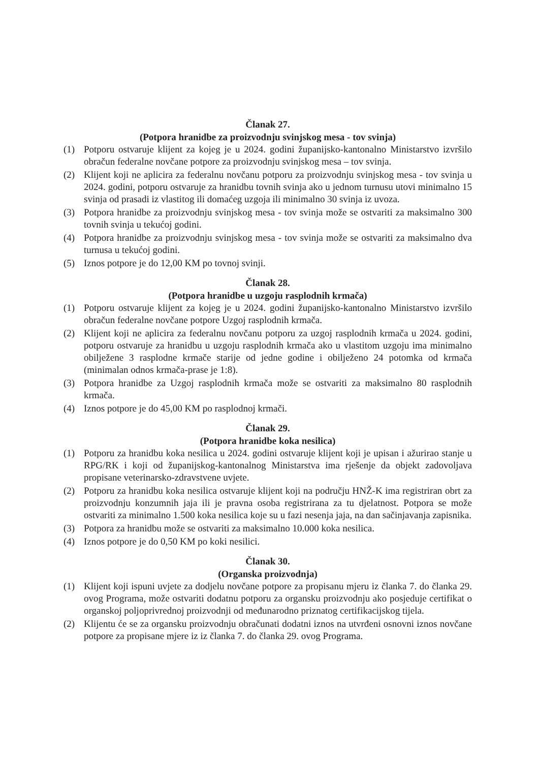Članak 27.
(Potpora hranidbe za proizvodnju svinjskog mesa - tov svinja)
(1) Potporu ostvaruje klijent za kojeg je u 2024. godini županijsko-kantonalno Ministarstvo izvršilo obračun federalne novčane potpore za proizvodnju svinjskog mesa – tov svinja.
(2) Klijent koji ne aplicira za federalnu novčanu potporu za proizvodnju svinjskog mesa - tov svinja u 2024. godini, potporu ostvaruje za hranidbu tovnih svinja ako u jednom turnusu utovi minimalno 15 svinja od prasadi iz vlastitog ili domaćeg uzgoja ili minimalno 30 svinja iz uvoza.
(3) Potpora hranidbe za proizvodnju svinjskog mesa - tov svinja može se ostvariti za maksimalno 300 tovnih svinja u tekućoj godini.
(4) Potpora hranidbe za proizvodnju svinjskog mesa - tov svinja može se ostvariti za maksimalno dva turnusa u tekućoj godini.
(5) Iznos potpore je do 12,00 KM po tovnoj svinji.
Članak 28.
(Potpora hranidbe u uzgoju rasplodnih krmača)
(1) Potporu ostvaruje klijent za kojeg je u 2024. godini županijsko-kantonalno Ministarstvo izvršilo obračun federalne novčane potpore Uzgoj rasplodnih krmača.
(2) Klijent koji ne aplicira za federalnu novčanu potporu za uzgoj rasplodnih krmača u 2024. godini, potporu ostvaruje za hranidbu u uzgoju rasplodnih krmača ako u vlastitom uzgoju ima minimalno obilježene 3 rasplodne krmače starije od jedne godine i obilježeno 24 potomka od krmača (minimalan odnos krmača-prase je 1:8).
(3) Potpora hranidbe za Uzgoj rasplodnih krmača može se ostvariti za maksimalno 80 rasplodnih krmača.
(4) Iznos potpore je do 45,00 KM po rasplodnoj krmači.
Članak 29.
(Potpora hranidbe koka nesilica)
(1) Potporu za hranidbu koka nesilica u 2024. godini ostvaruje klijent koji je upisan i ažurirao stanje u RPG/RK i koji od županijskog-kantonalnog Ministarstva ima rješenje da objekt zadovoljava propisane veterinarsko-zdravstvene uvjete.
(2) Potporu za hranidbu koka nesilica ostvaruje klijent koji na području HNŽ-K ima registriran obrt za proizvodnju konzumnih jaja ili je pravna osoba registrirana za tu djelatnost. Potpora se može ostvariti za minimalno 1.500 koka nesilica koje su u fazi nesenja jaja, na dan sačinjavanja zapisnika.
(3) Potpora za hranidbu može se ostvariti za maksimalno 10.000 koka nesilica.
(4) Iznos potpore je do 0,50 KM po koki nesilici.
Članak 30.
(Organska proizvodnja)
(1) Klijent koji ispuni uvjete za dodjelu novčane potpore za propisanu mjeru iz članka 7. do članka 29. ovog Programa, može ostvariti dodatnu potporu za organsku proizvodnju ako posjeduje certifikat o organskoj poljoprivrednoj proizvodnji od međunarodno priznatog certifikacijskog tijela.
(2) Klijentu će se za organsku proizvodnju obračunati dodatni iznos na utvrđeni osnovni iznos novčane potpore za propisane mjere iz iz članka 7. do članka 29. ovog Programa.